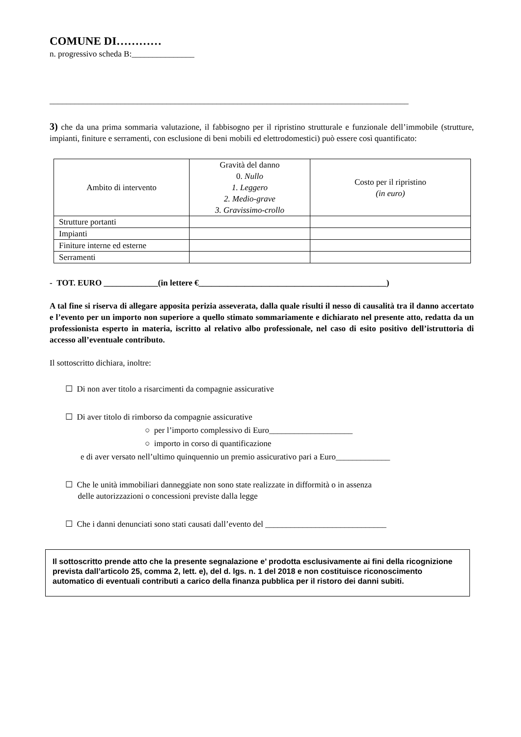COMUNE DI…………
n. progressivo scheda B:_______________
______________________________________________________________________________________
3) che da una prima sommaria valutazione, il fabbisogno per il ripristino strutturale e funzionale dell’immobile (strutture, impianti, finiture e serramenti, con esclusione di beni mobili ed elettrodomestici) può essere così quantificato:
| Ambito di intervento | Gravità del danno 0. Nullo 1. Leggero 2. Medio-grave 3. Gravissimo-crollo | Costo per il ripristino (in euro) |
| Strutture portanti | | |
| Impianti | | |
| Finiture interne ed esterne | | |
| Serramenti | | |
- TOT. EURO _____________(in lettere €_____________________________________________)
A tal fine si riserva di allegare apposita perizia asseverata, dalla quale risulti il nesso di causalità tra il danno accertato e l’evento per un importo non superiore a quello stimato sommariamente e dichiarato nel presente atto, redatta da un professionista esperto in materia, iscritto al relativo albo professionale, nel caso di esito positivo dell’istruttoria di accesso all’eventuale contributo.
Il sottoscritto dichiara, inoltre:
☐ Di non aver titolo a risarcimenti da compagnie assicurative
☐ Di aver titolo di rimborso da compagnie assicurative
○ per l’importo complessivo di Euro____________________
○ importo in corso di quantificazione
e di aver versato nell’ultimo quinquennio un premio assicurativo pari a Euro_____________
☐ Che le unità immobiliari danneggiate non sono state realizzate in difformità o in assenza
delle autorizzazioni o concessioni previste dalla legge
☐ Che i danni denunciati sono stati causati dall’evento del _____________________________
Il sottoscritto prende atto che la presente segnalazione e’ prodotta esclusivamente ai fini della ricognizione prevista dall’articolo 25, comma 2, lett. e), del d. lgs. n. 1 del 2018 e non costituisce riconoscimento automatico di eventuali contributi a carico della finanza pubblica per il ristoro dei danni subiti.